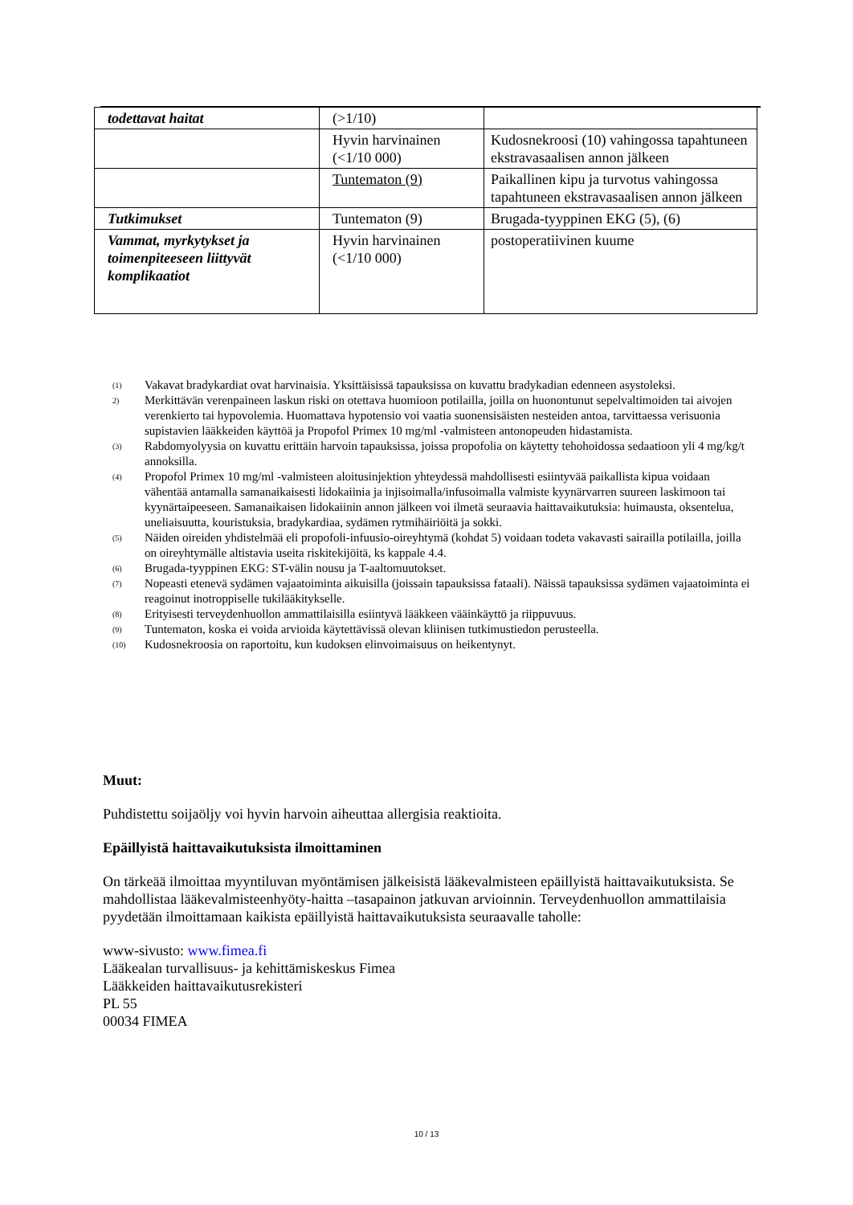| todettavat haitat | (>1/10) | |
| | Hyvin harvinainen (<1/10 000) | Kudosnekroosi (10) vahingossa tapahtuneen ekstravasaalisen annon jälkeen |
| | Tuntematon (9) | Paikallinen kipu ja turvotus vahingossa tapahtuneen ekstravasaalisen annon jälkeen |
| Tutkimukset | Tuntematon (9) | Brugada-tyyppinen EKG (5), (6) |
| Vammat, myrkytykset ja toimenpiteeseen liittyvät komplikaatiot | Hyvin harvinainen (<1/10 000) | postoperatiivinen kuume |
<sup>(1)</sup> Vakavat bradykardiat ovat harvinaisia. Yksittäisissä tapauksissa on kuvattu bradykadian edenneen asystoleksi.
<sup>2)</sup> Merkittävän verenpaineen laskun riski on otettava huomioon potilailla, joilla on huonontunut sepelvaltimoiden tai aivojen verenkierto tai hypovolemia. Huomattava hypotensio voi vaatia suonensisäisten nesteiden antoa, tarvittaessa verisuonia supistavien lääkkeiden käyttöä ja Propofol Primex 10 mg/ml -valmisteen antonopeuden hidastamista.
<sup>(3)</sup> Rabdomyolyysia on kuvattu erittäin harvoin tapauksissa, joissa propofolia on käytetty tehohoidossa sedaatioon yli 4 mg/kg/t annoksilla.
<sup>(4)</sup> Propofol Primex 10 mg/ml -valmisteen aloitusinjektion yhteydessä mahdollisesti esiintyvää paikallista kipua voidaan vähentää antamalla samanaikaisesti lidokaiinia ja injisoimalla/infusoimalla valmiste kyynärvarren suureen laskimoon tai kyynärtaipeeseen. Samanaikaisen lidokaiinin annon jälkeen voi ilmetä seuraavia haittavaikutuksia: huimausta, oksentelua, uneliaisuutta, kouristuksia, bradykardiaa, sydämen rytmihäiriöitä ja sokki.
<sup>(5)</sup> Näiden oireiden yhdistelmää eli propofoli-infuusio-oireyhtymä (kohdat 5) voidaan todeta vakavasti sairailla potilailla, joilla on oireyhtymälle altistavia useita riskitekijöitä, ks kappale 4.4.
<sup>(6)</sup> Brugada-tyyppinen EKG: ST-välin nousu ja T-aaltomuutokset.
<sup>(7)</sup> Nopeasti etenevä sydämen vajaatoiminta aikuisilla (joissain tapauksissa fataali). Näissä tapauksissa sydämen vajaatoiminta ei reagoinut inotroppiselle tukilääkitykselle.
<sup>(8)</sup> Erityisesti terveydenhuollon ammattilaisilla esiintyvä lääkkeen vääinkäyttö ja riippuvuus.
<sup>(9)</sup> Tuntematon, koska ei voida arvioida käytettävissä olevan kliinisen tutkimustiedon perusteella.
<sup>(10)</sup> Kudosnekroosia on raportoitu, kun kudoksen elinvoimaisuus on heikentynyt.
Muut:
Puhdistettu soijaöljy voi hyvin harvoin aiheuttaa allergisia reaktioita.
Epäillyistä haittavaikutuksista ilmoittaminen
On tärkeää ilmoittaa myyntiluvan myöntämisen jälkeisistä lääkevalmisteen epäillyistä haittavaikutuksista. Se mahdollistaa lääkevalmisteenhyöty-haitta –tasapainon jatkuvan arvioinnin. Terveydenhuollon ammattilaisia pyydetään ilmoittamaan kaikista epäillyistä haittavaikutuksista seuraavalle taholle:
www-sivusto: www.fimea.fi
Lääkealan turvallisuus- ja kehittämiskeskus Fimea
Lääkkeiden haittavaikutusrekisteri
PL 55
00034 FIMEA
10 / 13